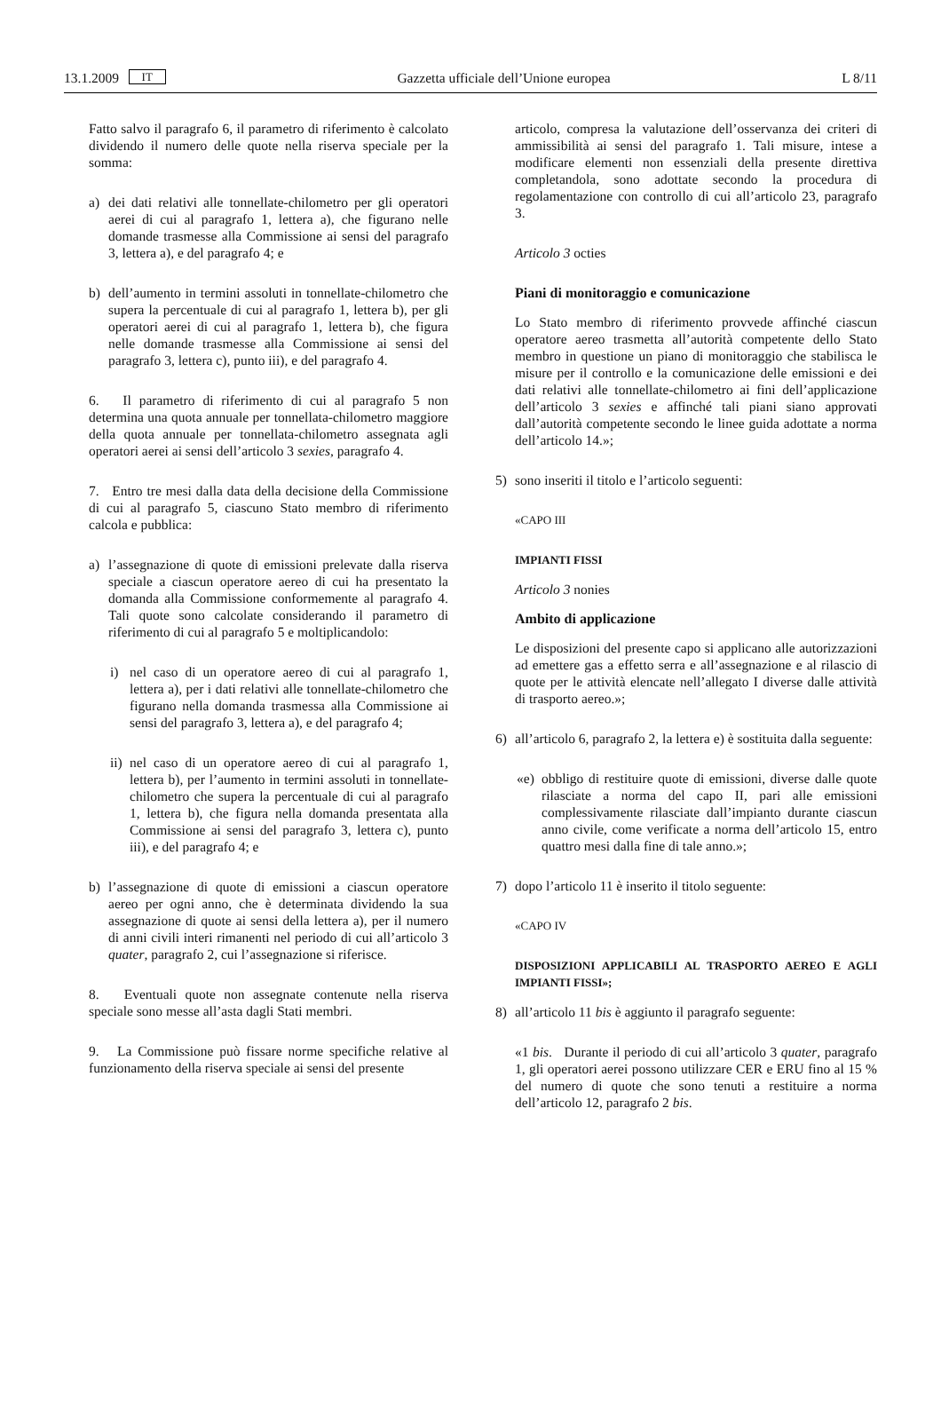13.1.2009 IT Gazzetta ufficiale dell’Unione europea L 8/11
Fatto salvo il paragrafo 6, il parametro di riferimento è calcolato dividendo il numero delle quote nella riserva speciale per la somma:
a) dei dati relativi alle tonnellate-chilometro per gli operatori aerei di cui al paragrafo 1, lettera a), che figurano nelle domande trasmesse alla Commissione ai sensi del paragrafo 3, lettera a), e del paragrafo 4; e
b) dell’aumento in termini assoluti in tonnellate-chilometro che supera la percentuale di cui al paragrafo 1, lettera b), per gli operatori aerei di cui al paragrafo 1, lettera b), che figura nelle domande trasmesse alla Commissione ai sensi del paragrafo 3, lettera c), punto iii), e del paragrafo 4.
6. Il parametro di riferimento di cui al paragrafo 5 non determina una quota annuale per tonnellata-chilometro maggiore della quota annuale per tonnellata-chilometro assegnata agli operatori aerei ai sensi dell’articolo 3 sexies, paragrafo 4.
7. Entro tre mesi dalla data della decisione della Commissione di cui al paragrafo 5, ciascuno Stato membro di riferimento calcola e pubblica:
a) l’assegnazione di quote di emissioni prelevate dalla riserva speciale a ciascun operatore aereo di cui ha presentato la domanda alla Commissione conformemente al paragrafo 4. Tali quote sono calcolate considerando il parametro di riferimento di cui al paragrafo 5 e moltiplicandolo:
i) nel caso di un operatore aereo di cui al paragrafo 1, lettera a), per i dati relativi alle tonnellate-chilometro che figurano nella domanda trasmessa alla Commissione ai sensi del paragrafo 3, lettera a), e del paragrafo 4;
ii) nel caso di un operatore aereo di cui al paragrafo 1, lettera b), per l’aumento in termini assoluti in tonnellate-chilometro che supera la percentuale di cui al paragrafo 1, lettera b), che figura nella domanda presentata alla Commissione ai sensi del paragrafo 3, lettera c), punto iii), e del paragrafo 4; e
b) l’assegnazione di quote di emissioni a ciascun operatore aereo per ogni anno, che è determinata dividendo la sua assegnazione di quote ai sensi della lettera a), per il numero di anni civili interi rimanenti nel periodo di cui all’articolo 3 quater, paragrafo 2, cui l’assegnazione si riferisce.
8. Eventuali quote non assegnate contenute nella riserva speciale sono messe all’asta dagli Stati membri.
9. La Commissione può fissare norme specifiche relative al funzionamento della riserva speciale ai sensi del presente
articolo, compresa la valutazione dell’osservanza dei criteri di ammissibilità ai sensi del paragrafo 1. Tali misure, intese a modificare elementi non essenziali della presente direttiva completandola, sono adottate secondo la procedura di regolamentazione con controllo di cui all’articolo 23, paragrafo 3.
Articolo 3 octies
Piani di monitoraggio e comunicazione
Lo Stato membro di riferimento provvede affinché ciascun operatore aereo trasmetta all’autorità competente dello Stato membro in questione un piano di monitoraggio che stabilisca le misure per il controllo e la comunicazione delle emissioni e dei dati relativi alle tonnellate-chilometro ai fini dell’applicazione dell’articolo 3 sexies e affinché tali piani siano approvati dall’autorità competente secondo le linee guida adottate a norma dell’articolo 14.»;
5) sono inseriti il titolo e l’articolo seguenti:
«CAPO III
IMPIANTI FISSI
Articolo 3 nonies
Ambito di applicazione
Le disposizioni del presente capo si applicano alle autorizzazioni ad emettere gas a effetto serra e all’assegnazione e al rilascio di quote per le attività elencate nell’allegato I diverse dalle attività di trasporto aereo.»;
6) all’articolo 6, paragrafo 2, la lettera e) è sostituita dalla seguente:
«e) obbligo di restituire quote di emissioni, diverse dalle quote rilasciate a norma del capo II, pari alle emissioni complessivamente rilasciate dall’impianto durante ciascun anno civile, come verificate a norma dell’articolo 15, entro quattro mesi dalla fine di tale anno.»;
7) dopo l’articolo 11 è inserito il titolo seguente:
«CAPO IV
DISPOSIZIONI APPLICABILI AL TRASPORTO AEREO E AGLI IMPIANTI FISSI»;
8) all’articolo 11 bis è aggiunto il paragrafo seguente:
«1 bis. Durante il periodo di cui all’articolo 3 quater, paragrafo 1, gli operatori aerei possono utilizzare CER e ERU fino al 15 % del numero di quote che sono tenuti a restituire a norma dell’articolo 12, paragrafo 2 bis.